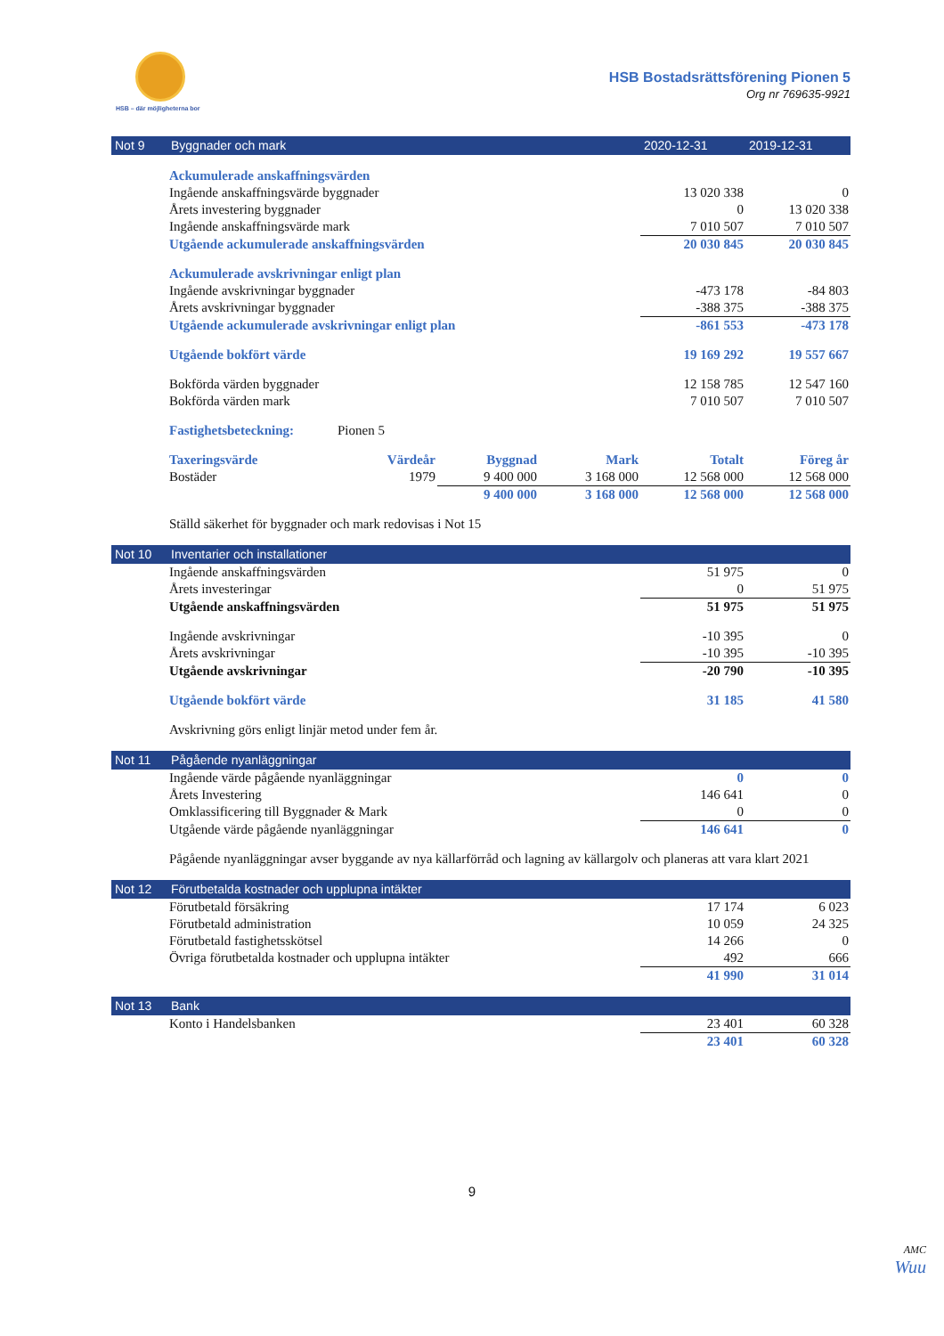HSB – där möjligheterna bor
HSB Bostadsrättsförening Pionen 5
Org nr 769635-9921
| Not 9 | Byggnader och mark | | | | 2020-12-31 | 2019-12-31 |
| --- | --- | --- | --- | --- | --- | --- |
| | Ackumulerade anskaffningsvärden | | | | | |
| | Ingående anskaffningsvärde byggnader | | | | 13 020 338 | 0 |
| | Årets investering byggnader | | | | 0 | 13 020 338 |
| | Ingående anskaffningsvärde mark | | | | 7 010 507 | 7 010 507 |
| | Utgående ackumulerade anskaffningsvärden | | | | 20 030 845 | 20 030 845 |
| | Ackumulerade avskrivningar enligt plan | | | | | |
| | Ingående avskrivningar byggnader | | | | -473 178 | -84 803 |
| | Årets avskrivningar byggnader | | | | -388 375 | -388 375 |
| | Utgående ackumulerade avskrivningar enligt plan | | | | -861 553 | -473 178 |
| | Utgående bokfört värde | | | | 19 169 292 | 19 557 667 |
| | Bokförda värden byggnader | | | | 12 158 785 | 12 547 160 |
| | Bokförda värden mark | | | | 7 010 507 | 7 010 507 |
| | Fastighetsbeteckning: | Pionen 5 | | | | |
| | Taxeringsvärde | Värdeår | Byggnad | Mark | Totalt | Föreg år |
| | Bostäder | 1979 | 9 400 000 | 3 168 000 | 12 568 000 | 12 568 000 |
| | | | 9 400 000 | 3 168 000 | 12 568 000 | 12 568 000 |
| | Ställd säkerhet för byggnader och mark redovisas i Not 15 | | | | | |
| Not 10 | Inventarier och installationer | | |
| --- | --- | --- | --- |
| | Ingående anskaffningsvärden | 51 975 | 0 |
| | Årets investeringar | 0 | 51 975 |
| | Utgående anskaffningsvärden | 51 975 | 51 975 |
| | Ingående avskrivningar | -10 395 | 0 |
| | Årets avskrivningar | -10 395 | -10 395 |
| | Utgående avskrivningar | -20 790 | -10 395 |
| | Utgående bokfört värde | 31 185 | 41 580 |
| | Avskrivning görs enligt linjär metod under fem år. | | |
| Not 11 | Pågående nyanläggningar | | |
| --- | --- | --- | --- |
| | Ingående värde pågående nyanläggningar | 0 | 0 |
| | Årets Investering | 146 641 | 0 |
| | Omklassificering till Byggnader & Mark | 0 | 0 |
| | Utgående värde pågående nyanläggningar | 146 641 | 0 |
| | Pågående nyanläggningar avser byggande av nya källarförråd och lagning av källargolv och planeras att vara klart 2021 | | |
| Not 12 | Förutbetalda kostnader och upplupna intäkter | | |
| --- | --- | --- | --- |
| | Förutbetald försäkring | 17 174 | 6 023 |
| | Förutbetald administration | 10 059 | 24 325 |
| | Förutbetald fastighetsskötsel | 14 266 | 0 |
| | Övriga förutbetalda kostnader och upplupna intäkter | 492 | 666 |
| | | 41 990 | 31 014 |
| Not 13 | Bank | | |
| --- | --- | --- | --- |
| | Konto i Handelsbanken | 23 401 | 60 328 |
| | | 23 401 | 60 328 |
9
AMC
Wuu